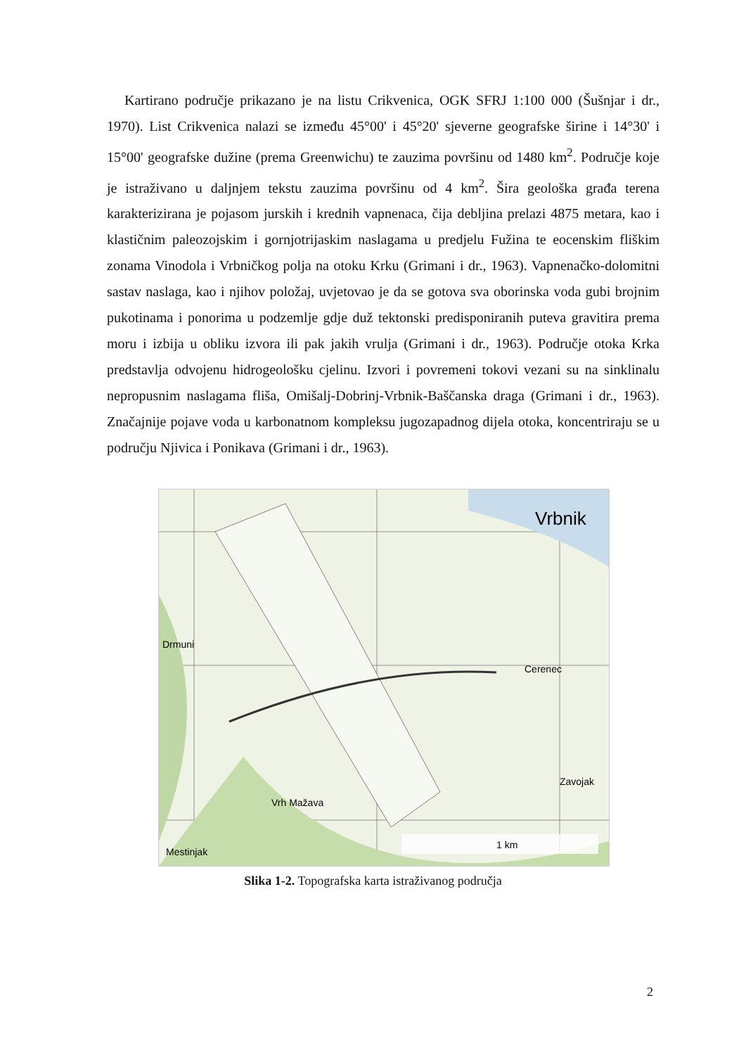Kartirano područje prikazano je na listu Crikvenica, OGK SFRJ 1:100 000 (Šušnjar i dr., 1970). List Crikvenica nalazi se između 45°00' i 45°20' sjeverne geografske širine i 14°30' i 15°00' geografske dužine (prema Greenwichu) te zauzima površinu od 1480 km<sup>2</sup>. Područje koje je istraživano u daljnjem tekstu zauzima površinu od 4 km<sup>2</sup>. Šira geološka građa terena karakterizirana je pojasom jurskih i krednih vapnenaca, čija debljina prelazi 4875 metara, kao i klastičnim paleozojskim i gornjotrijaskim naslagama u predjelu Fužina te eocenskim fliškim zonama Vinodola i Vrbničkog polja na otoku Krku (Grimani i dr., 1963). Vapnenačko-dolomitni sastav naslaga, kao i njihov položaj, uvjetovao je da se gotova sva oborinska voda gubi brojnim pukotinama i ponorima u podzemlje gdje duž tektonski predisponiranih puteva gravitira prema moru i izbija u obliku izvora ili pak jakih vrulja (Grimani i dr., 1963). Područje otoka Krka predstavlja odvojenu hidrogeološku cjelinu. Izvori i povremeni tokovi vezani su na sinklinalu nepropusnim naslagama fliša, Omišalj-Dobrinj-Vrbnik-Baščanska draga (Grimani i dr., 1963). Značajnije pojave voda u karbonatnom kompleksu jugozapadnog dijela otoka, koncentriraju se u području Njivica i Ponikava (Grimani i dr., 1963).
1 km
Vrbnik
Mestinjak
Vrh Mažava
Cerenec
Zavojak
Drmuni
Slika 1-2. Topografska karta istraživanog područja
2